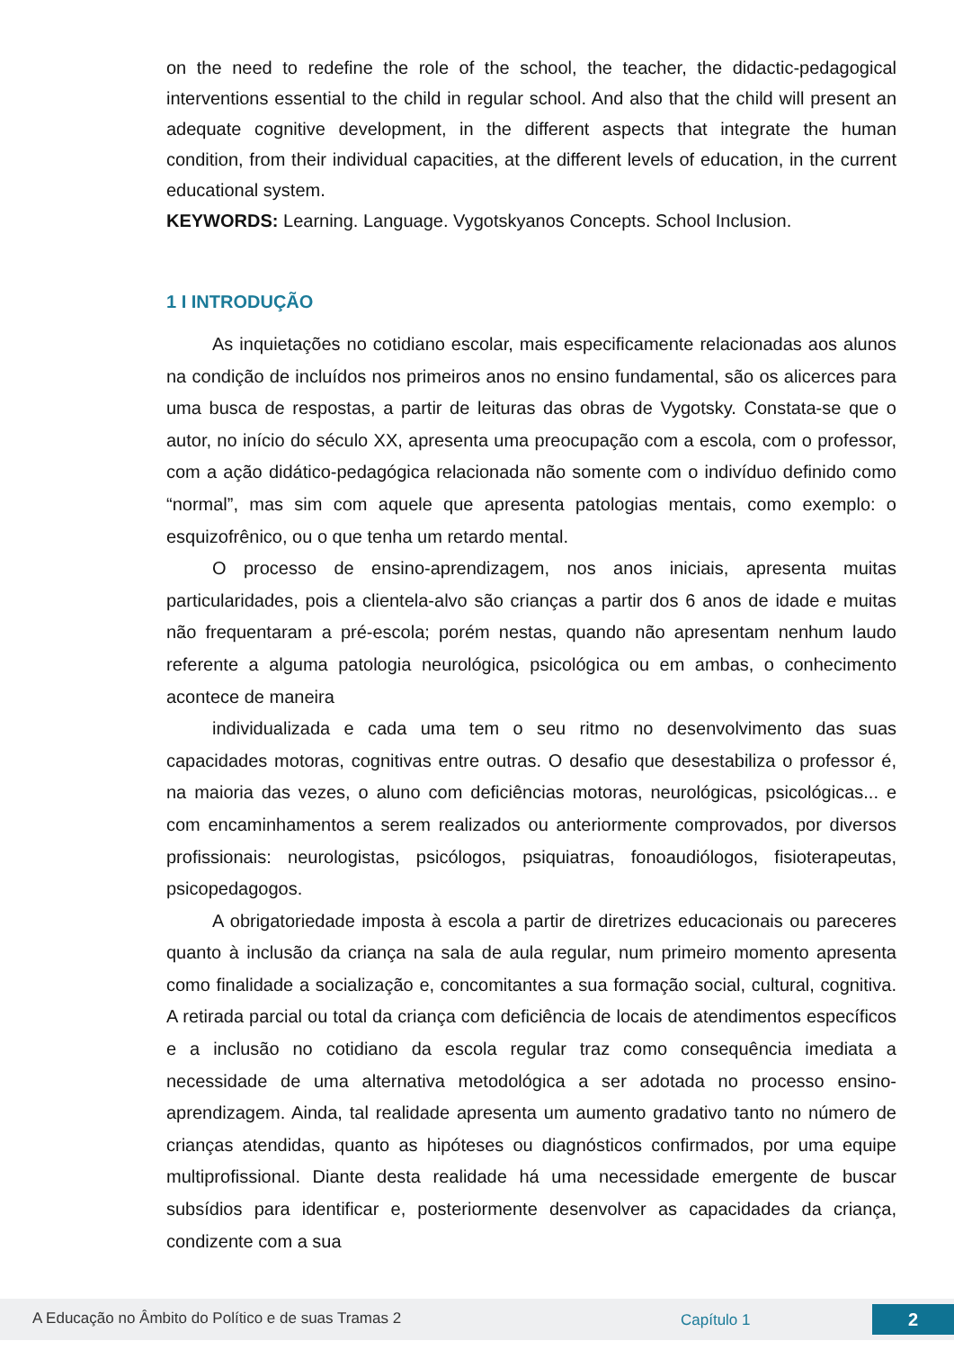on the need to redefine the role of the school, the teacher, the didactic-pedagogical interventions essential to the child in regular school. And also that the child will present an adequate cognitive development, in the different aspects that integrate the human condition, from their individual capacities, at the different levels of education, in the current educational system.
KEYWORDS: Learning. Language. Vygotskyanos Concepts. School Inclusion.
1 I INTRODUÇÃO
As inquietações no cotidiano escolar, mais especificamente relacionadas aos alunos na condição de incluídos nos primeiros anos no ensino fundamental, são os alicerces para uma busca de respostas, a partir de leituras das obras de Vygotsky. Constata-se que o autor, no início do século XX, apresenta uma preocupação com a escola, com o professor, com a ação didático-pedagógica relacionada não somente com o indivíduo definido como “normal”, mas sim com aquele que apresenta patologias mentais, como exemplo: o esquizofrênico, ou o que tenha um retardo mental.
O processo de ensino-aprendizagem, nos anos iniciais, apresenta muitas particularidades, pois a clientela-alvo são crianças a partir dos 6 anos de idade e muitas não frequentaram a pré-escola; porém nestas, quando não apresentam nenhum laudo referente a alguma patologia neurológica, psicológica ou em ambas, o conhecimento acontece de maneira
individualizada e cada uma tem o seu ritmo no desenvolvimento das suas capacidades motoras, cognitivas entre outras. O desafio que desestabiliza o professor é, na maioria das vezes, o aluno com deficiências motoras, neurológicas, psicológicas... e com encaminhamentos a serem realizados ou anteriormente comprovados, por diversos profissionais: neurologistas, psicólogos, psiquiatras, fonoaudiólogos, fisioterapeutas, psicopedagogos.
A obrigatoriedade imposta à escola a partir de diretrizes educacionais ou pareceres quanto à inclusão da criança na sala de aula regular, num primeiro momento apresenta como finalidade a socialização e, concomitantes a sua formação social, cultural, cognitiva. A retirada parcial ou total da criança com deficiência de locais de atendimentos específicos e a inclusão no cotidiano da escola regular traz como consequência imediata a necessidade de uma alternativa metodológica a ser adotada no processo ensino-aprendizagem. Ainda, tal realidade apresenta um aumento gradativo tanto no número de crianças atendidas, quanto as hipóteses ou diagnósticos confirmados, por uma equipe multiprofissional. Diante desta realidade há uma necessidade emergente de buscar subsídios para identificar e, posteriormente desenvolver as capacidades da criança, condizente com a sua
A Educação no Âmbito do Político e de suas Tramas 2 Capítulo 1 2